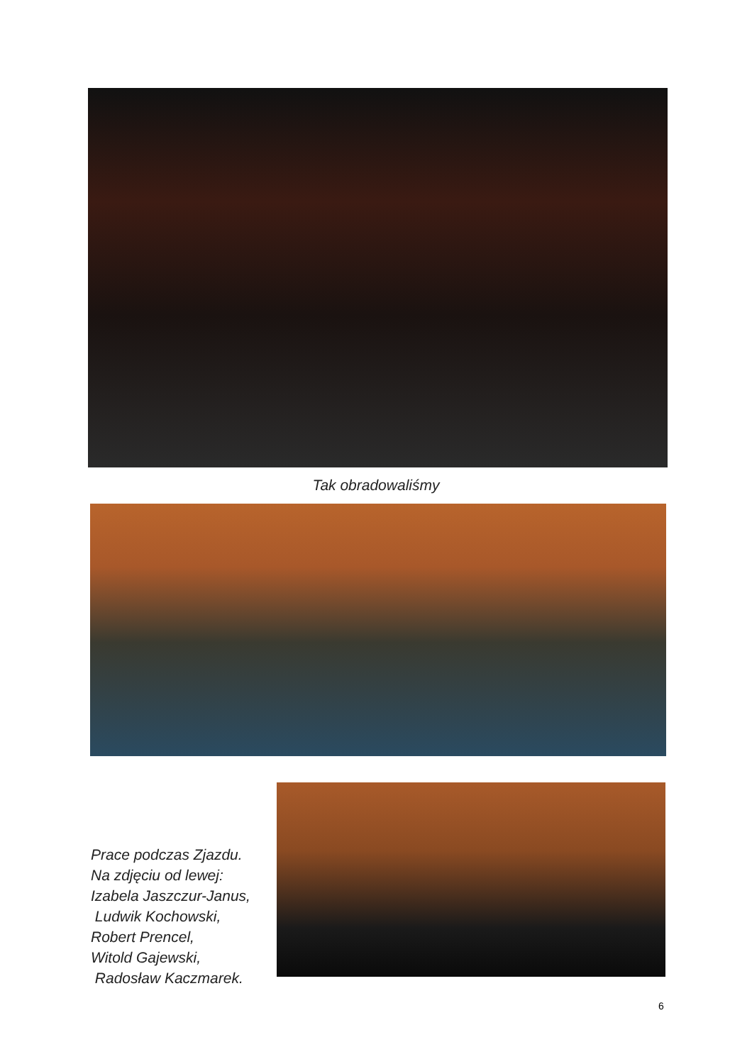Tak obradowaliśmy
Prace podczas Zjazdu.
Na zdjęciu od lewej:
Izabela Jaszczur-Janus,
Ludwik Kochowski,
Robert Prencel,
Witold Gajewski,
Radosław Kaczmarek.
6